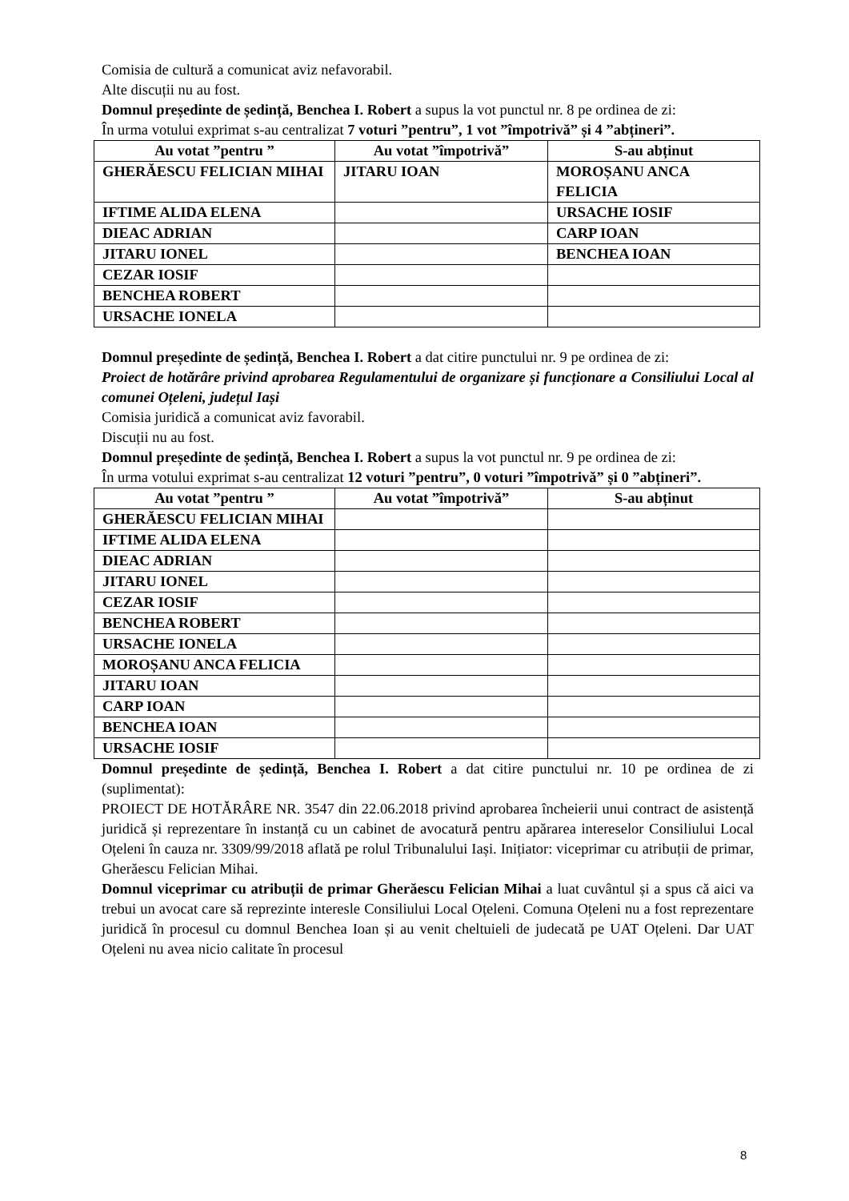Comisia de cultură a comunicat aviz nefavorabil.
Alte discuții nu au fost.
Domnul președinte de ședință, Benchea I. Robert a supus la vot punctul nr. 8 pe ordinea de zi:
În urma votului exprimat s-au centralizat 7 voturi ”pentru”, 1 vot ”împotrivă” și 4 ”abțineri”.
| Au votat ”pentru ” | Au votat ”împotrivă” | S-au abținut |
| --- | --- | --- |
| GHERĂESCU FELICIAN MIHAI | JITARU IOAN | MOROȘANU ANCA FELICIA |
| IFTIME ALIDA ELENA | | URSACHE IOSIF |
| DIEAC ADRIAN | | CARP IOAN |
| JITARU IONEL | | BENCHEA IOAN |
| CEZAR IOSIF | | |
| BENCHEA ROBERT | | |
| URSACHE IONELA | | |
Domnul președinte de ședință, Benchea I. Robert a dat citire punctului nr. 9 pe ordinea de zi:
Proiect de hotărâre privind aprobarea Regulamentului de organizare și funcționare a Consiliului Local al comunei Oțeleni, județul Iași
Comisia juridică a comunicat aviz favorabil.
Discuții nu au fost.
Domnul președinte de ședință, Benchea I. Robert a supus la vot punctul nr. 9 pe ordinea de zi:
În urma votului exprimat s-au centralizat 12 voturi ”pentru”, 0 voturi ”împotrivă” și 0 ”abțineri”.
| Au votat ”pentru ” | Au votat ”împotrivă” | S-au abținut |
| --- | --- | --- |
| GHERĂESCU FELICIAN MIHAI | | |
| IFTIME ALIDA ELENA | | |
| DIEAC ADRIAN | | |
| JITARU IONEL | | |
| CEZAR IOSIF | | |
| BENCHEA ROBERT | | |
| URSACHE IONELA | | |
| MOROȘANU ANCA FELICIA | | |
| JITARU IOAN | | |
| CARP IOAN | | |
| BENCHEA IOAN | | |
| URSACHE IOSIF | | |
Domnul președinte de ședință, Benchea I. Robert a dat citire punctului nr. 10 pe ordinea de zi (suplimentat):
PROIECT DE HOTĂRÂRE NR. 3547 din 22.06.2018 privind aprobarea încheierii unui contract de asistență juridică și reprezentare în instanță cu un cabinet de avocatură pentru apărarea intereselor Consiliului Local Oțeleni în cauza nr. 3309/99/2018 aflată pe rolul Tribunalului Iași. Inițiator: viceprimar cu atribuții de primar, Gherăescu Felician Mihai.
Domnul viceprimar cu atribuții de primar Gherăescu Felician Mihai a luat cuvântul și a spus că aici va trebui un avocat care să reprezinte interesle Consiliului Local Oțeleni. Comuna Oțeleni nu a fost reprezentare juridică în procesul cu domnul Benchea Ioan și au venit cheltuieli de judecată pe UAT Oțeleni. Dar UAT Oțeleni nu avea nicio calitate în procesul
8